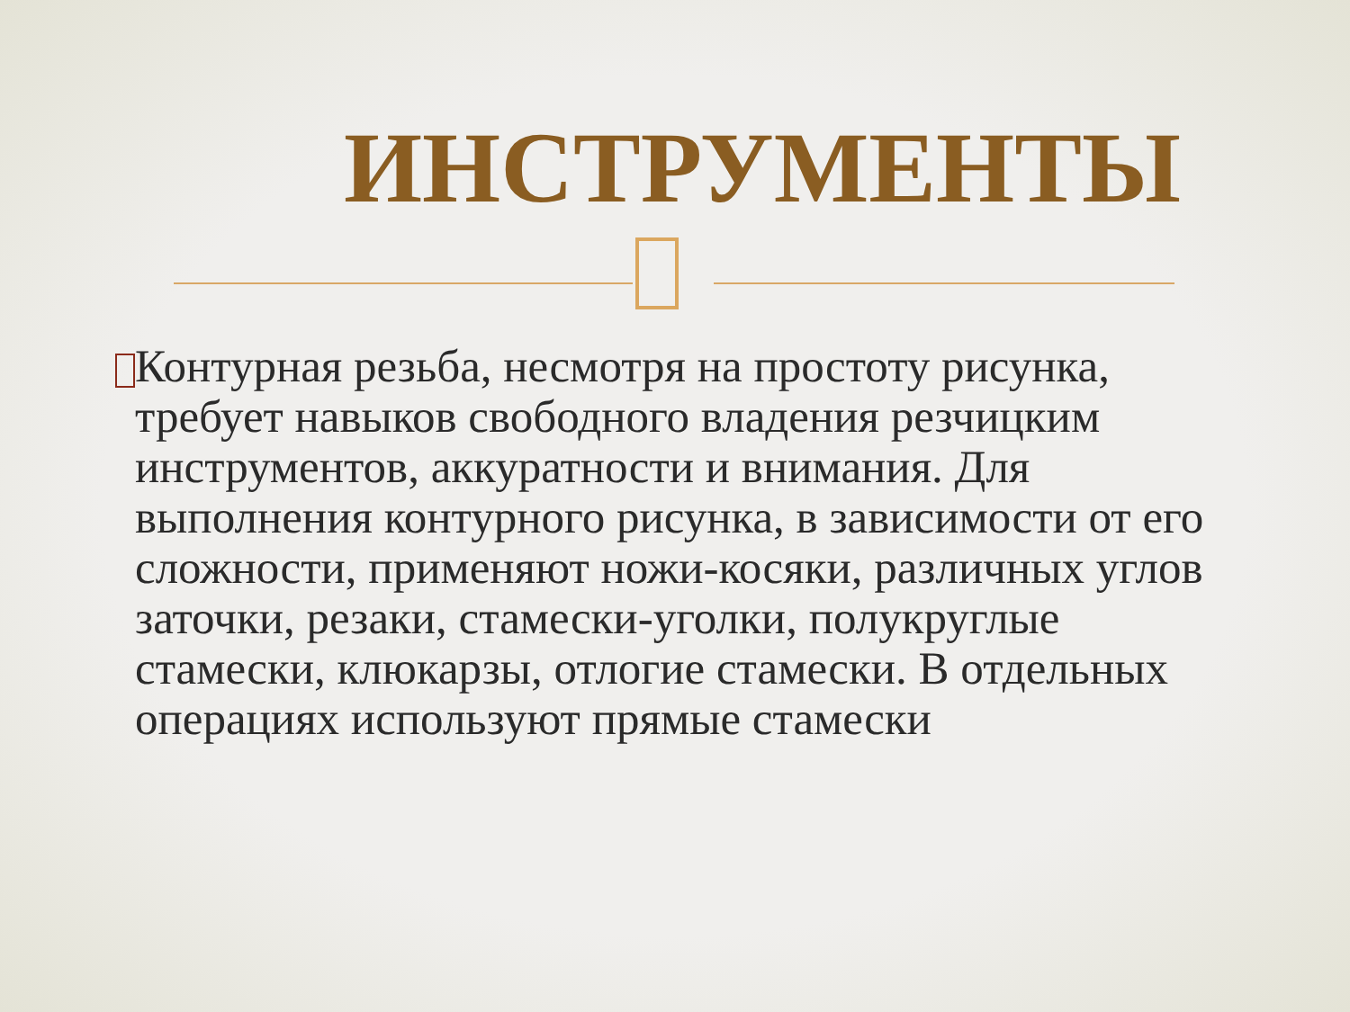ИНСТРУМЕНТЫ
Контурная резьба, несмотря на простоту рисунка, требует навыков свободного владения резчицким инструментов, аккуратности и внимания. Для выполнения контурного рисунка, в зависимости от его сложности, применяют ножи-косяки, различных углов заточки, резаки, стамески-уголки, полукруглые стамески, клюкарзы, отлогие стамески. В отдельных операциях используют прямые стамески